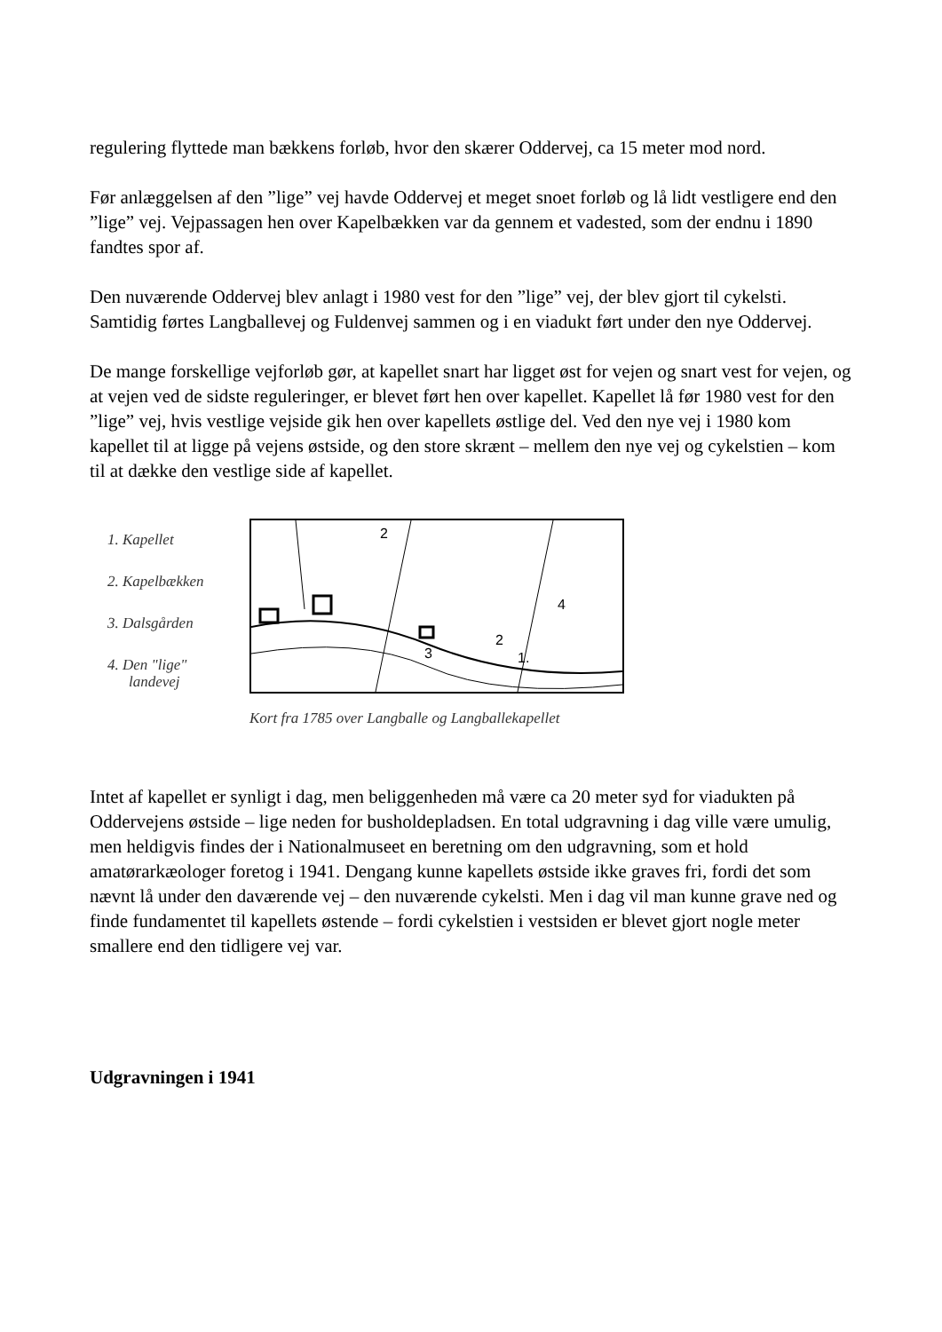regulering flyttede man bækkens forløb, hvor den skærer Oddervej, ca 15 meter mod nord.
Før anlæggelsen af den ”lige” vej havde Oddervej et meget snoet forløb og lå lidt vestligere end den ”lige” vej. Vejpassagen hen over Kapelbækken var da gennem et vadested, som der endnu i 1890 fandtes spor af.
Den nuværende Oddervej blev anlagt i 1980 vest for den ”lige” vej, der blev gjort til cykelsti. Samtidig førtes Langballevej og Fuldenvej sammen og i en viadukt ført under den nye Oddervej.
De mange forskellige vejforløb gør, at kapellet snart har ligget øst for vejen og snart vest for vejen, og at vejen ved de sidste reguleringer, er blevet ført hen over kapellet. Kapellet lå før 1980 vest for den ”lige” vej, hvis vestlige vejside gik hen over kapellets østlige del. Ved den nye vej i 1980 kom kapellet til at ligge på vejens østside, og den store skrænt – mellem den nye vej og cykelstien – kom til at dække den vestlige side af kapellet.
1. Kapellet
2. Kapelbækken
3. Dalsgården
4. Den "lige"
landevej
2
4
3
2
1.
Kort fra 1785 over Langballe og Langballekapellet
Intet af kapellet er synligt i dag, men beliggenheden må være ca 20 meter syd for viadukten på Oddervejens østside – lige neden for busholdepladsen. En total udgravning i dag ville være umulig, men heldigvis findes der i Nationalmuseet en beretning om den udgravning, som et hold amatørarkæologer foretog i 1941. Dengang kunne kapellets østside ikke graves fri, fordi det som nævnt lå under den daværende vej – den nuværende cykelsti. Men i dag vil man kunne grave ned og finde fundamentet til kapellets østende – fordi cykelstien i vestsiden er blevet gjort nogle meter smallere end den tidligere vej var.
Udgravningen i 1941